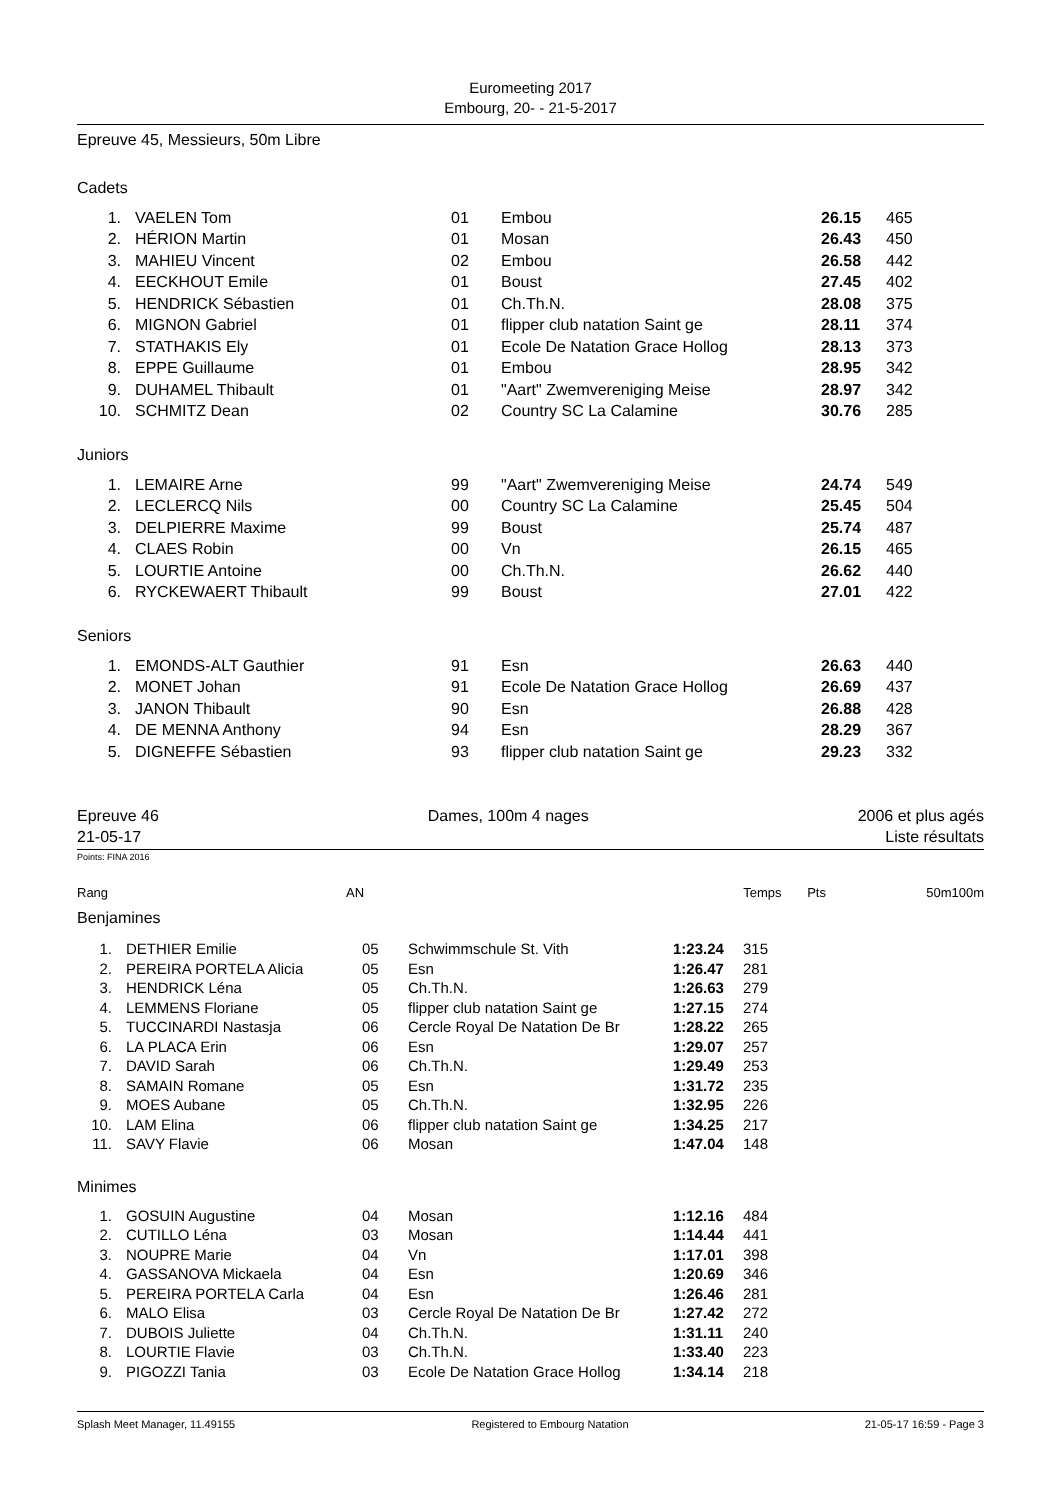Euromeeting 2017
Embourg, 20- - 21-5-2017
Epreuve 45, Messieurs, 50m Libre
Cadets
| 1. | VAELEN Tom | 01 | Embou | 26.15 | 465 |
| 2. | HÉRION Martin | 01 | Mosan | 26.43 | 450 |
| 3. | MAHIEU Vincent | 02 | Embou | 26.58 | 442 |
| 4. | EECKHOUT Emile | 01 | Boust | 27.45 | 402 |
| 5. | HENDRICK Sébastien | 01 | Ch.Th.N. | 28.08 | 375 |
| 6. | MIGNON Gabriel | 01 | flipper club natation Saint ge | 28.11 | 374 |
| 7. | STATHAKIS Ely | 01 | Ecole De Natation Grace Hollog | 28.13 | 373 |
| 8. | EPPE Guillaume | 01 | Embou | 28.95 | 342 |
| 9. | DUHAMEL Thibault | 01 | "Aart" Zwemvereniging Meise | 28.97 | 342 |
| 10. | SCHMITZ Dean | 02 | Country SC La Calamine | 30.76 | 285 |
Juniors
| 1. | LEMAIRE Arne | 99 | "Aart" Zwemvereniging Meise | 24.74 | 549 |
| 2. | LECLERCQ Nils | 00 | Country SC La Calamine | 25.45 | 504 |
| 3. | DELPIERRE Maxime | 99 | Boust | 25.74 | 487 |
| 4. | CLAES Robin | 00 | Vn | 26.15 | 465 |
| 5. | LOURTIE Antoine | 00 | Ch.Th.N. | 26.62 | 440 |
| 6. | RYCKEWAERT Thibault | 99 | Boust | 27.01 | 422 |
Seniors
| 1. | EMONDS-ALT Gauthier | 91 | Esn | 26.63 | 440 |
| 2. | MONET Johan | 91 | Ecole De Natation Grace Hollog | 26.69 | 437 |
| 3. | JANON Thibault | 90 | Esn | 26.88 | 428 |
| 4. | DE MENNA Anthony | 94 | Esn | 28.29 | 367 |
| 5. | DIGNEFFE Sébastien | 93 | flipper club natation Saint ge | 29.23 | 332 |
Epreuve 46
21-05-17
Dames, 100m 4 nages 2006 et plus agés
Liste résultats
Points: FINA 2016
| Rang | AN | Temps | Pts | 50m | 100m |
Benjamines
| 1. | DETHIER Emilie | 05 | Schwimmschule St. Vith | 1:23.24 | 315 |
| 2. | PEREIRA PORTELA Alicia | 05 | Esn | 1:26.47 | 281 |
| 3. | HENDRICK Léna | 05 | Ch.Th.N. | 1:26.63 | 279 |
| 4. | LEMMENS Floriane | 05 | flipper club natation Saint ge | 1:27.15 | 274 |
| 5. | TUCCINARDI Nastasja | 06 | Cercle Royal De Natation De Br | 1:28.22 | 265 |
| 6. | LA PLACA Erin | 06 | Esn | 1:29.07 | 257 |
| 7. | DAVID Sarah | 06 | Ch.Th.N. | 1:29.49 | 253 |
| 8. | SAMAIN Romane | 05 | Esn | 1:31.72 | 235 |
| 9. | MOES Aubane | 05 | Ch.Th.N. | 1:32.95 | 226 |
| 10. | LAM Elina | 06 | flipper club natation Saint ge | 1:34.25 | 217 |
| 11. | SAVY Flavie | 06 | Mosan | 1:47.04 | 148 |
Minimes
| 1. | GOSUIN Augustine | 04 | Mosan | 1:12.16 | 484 |
| 2. | CUTILLO Léna | 03 | Mosan | 1:14.44 | 441 |
| 3. | NOUPRE Marie | 04 | Vn | 1:17.01 | 398 |
| 4. | GASSANOVA Mickaela | 04 | Esn | 1:20.69 | 346 |
| 5. | PEREIRA PORTELA Carla | 04 | Esn | 1:26.46 | 281 |
| 6. | MALO Elisa | 03 | Cercle Royal De Natation De Br | 1:27.42 | 272 |
| 7. | DUBOIS Juliette | 04 | Ch.Th.N. | 1:31.11 | 240 |
| 8. | LOURTIE Flavie | 03 | Ch.Th.N. | 1:33.40 | 223 |
| 9. | PIGOZZI Tania | 03 | Ecole De Natation Grace Hollog | 1:34.14 | 218 |
Splash Meet Manager, 11.49155 Registered to Embourg Natation 21-05-17 16:59 - Page 3